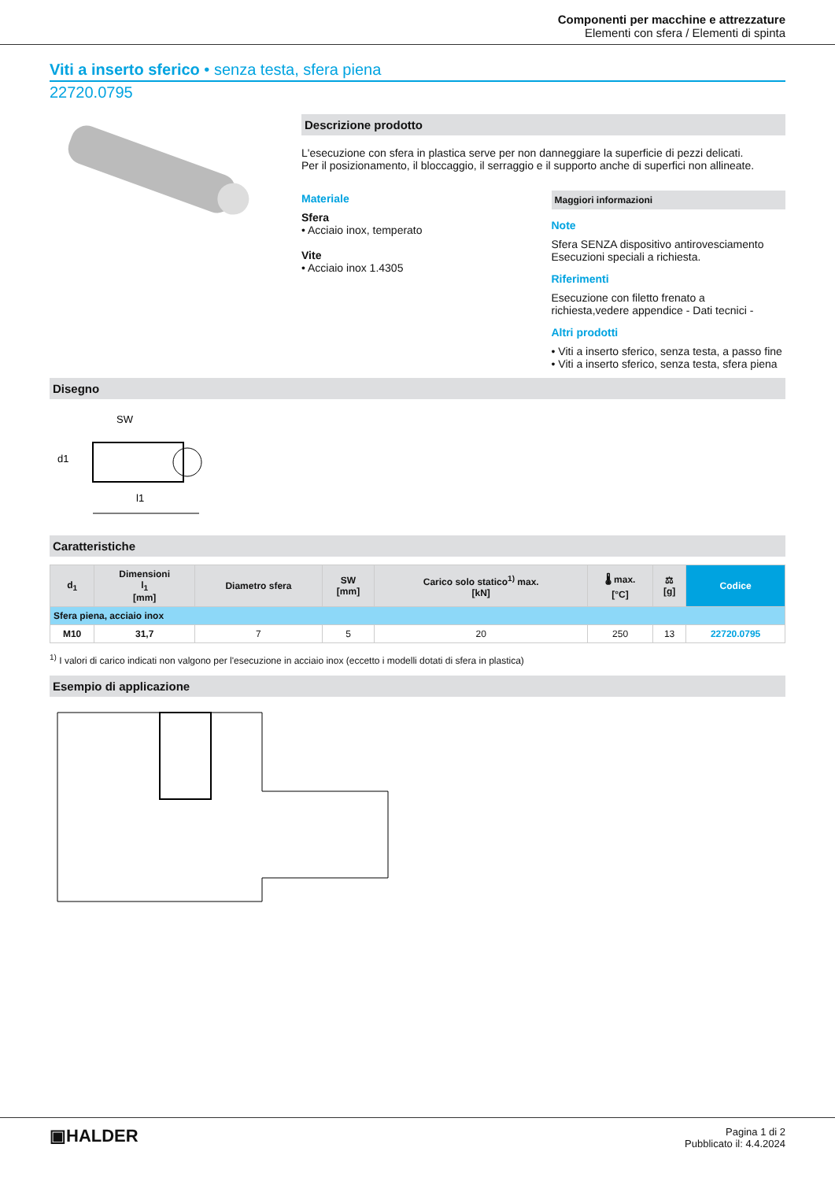Componenti per macchine e attrezzature
Elementi con sfera / Elementi di spinta
Viti a inserto sferico • senza testa, sfera piena
22720.0795
Descrizione prodotto
L'esecuzione con sfera in plastica serve per non danneggiare la superficie di pezzi delicati.
Per il posizionamento, il bloccaggio, il serraggio e il supporto anche di superfici non allineate.
Materiale
Sfera
• Acciaio inox, temperato
Vite
• Acciaio inox 1.4305
Maggiori informazioni
Note
Sfera SENZA dispositivo antirovesciamento
Esecuzioni speciali a richiesta.
Riferimenti
Esecuzione con filetto frenato a richiesta,vedere appendice - Dati tecnici -
Altri prodotti
• Viti a inserto sferico, senza testa, a passo fine
• Viti a inserto sferico, senza testa, sfera piena
Disegno
SW
d1
l1
Caratteristiche
| d<sub>1</sub> | Dimensioni l<sub>1</sub> [mm] | Diametro sfera | SW [mm] | Carico solo statico<sup>1)</sup> max. [kN] | 🌡 max. [°C] | ⚖ [g] | Codice |
| --- | --- | --- | --- | --- | --- | --- | --- |
| Sfera piena, acciaio inox | | | | | | | |
| M10 | 31,7 | 7 | 5 | 20 | 250 | 13 | 22720.0795 |
<sup>1)</sup> I valori di carico indicati non valgono per l'esecuzione in acciaio inox (eccetto i modelli dotati di sfera in plastica)
Esempio di applicazione
▣HALDER
Pagina 1 di 2
Pubblicato il: 4.4.2024